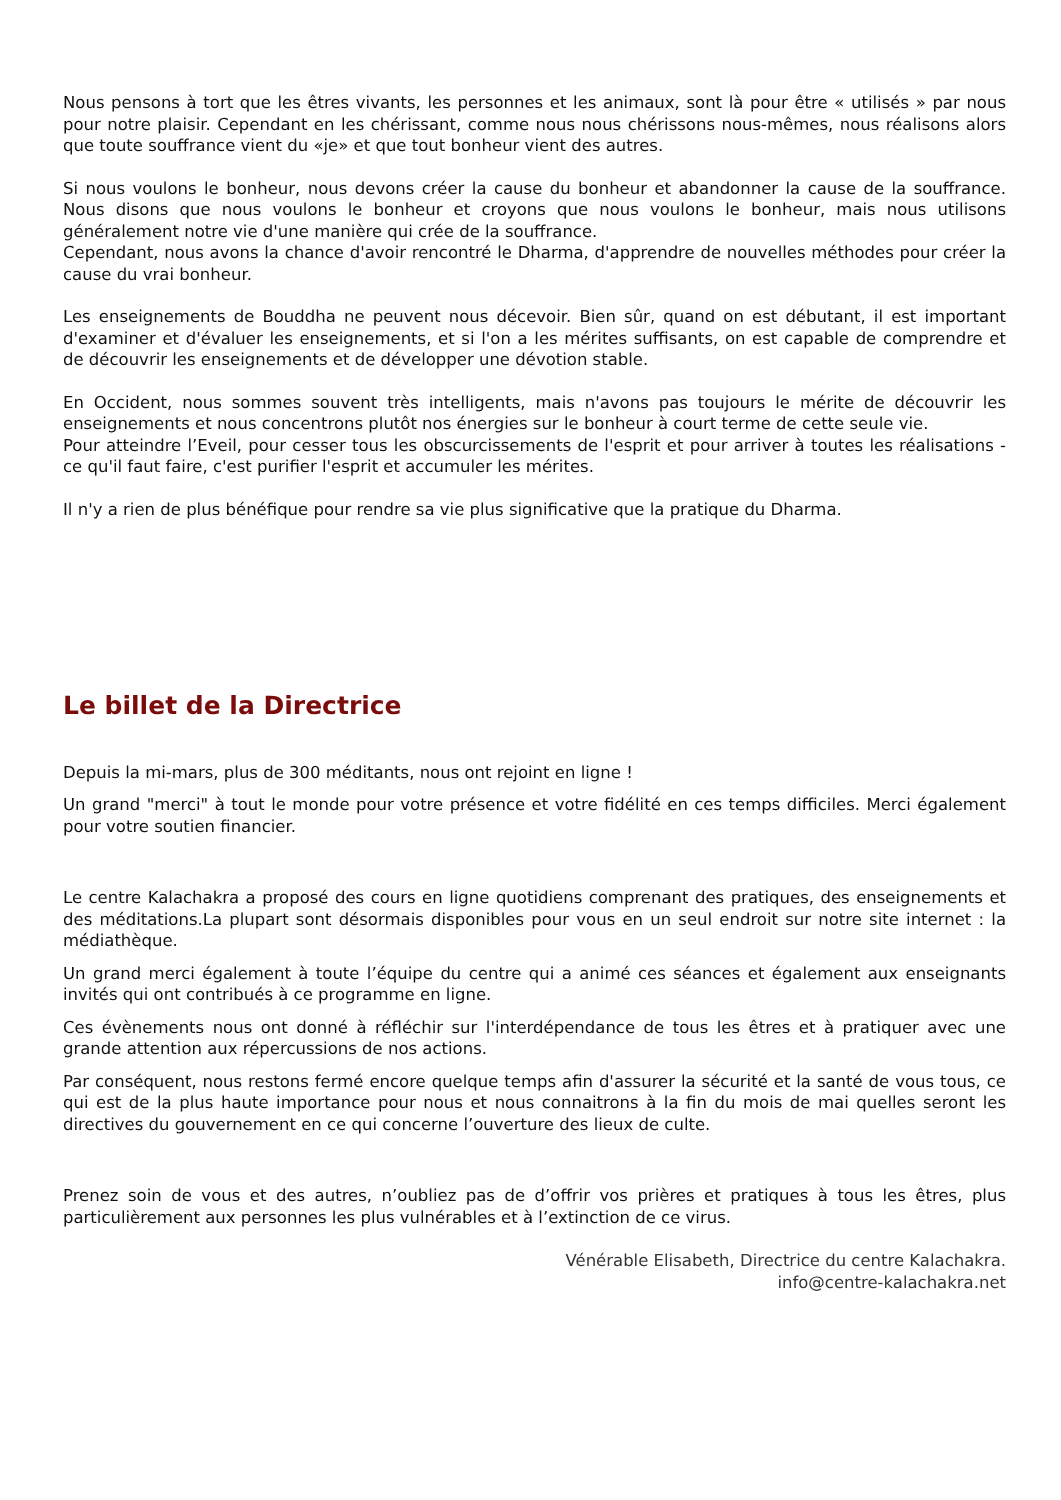Nous pensons à tort que les êtres vivants, les personnes et les animaux, sont là pour être « utilisés » par nous pour notre plaisir. Cependant en les chérissant, comme nous nous chérissons nous-mêmes, nous réalisons alors que toute souffrance vient du «je» et que tout bonheur vient des autres.
Si nous voulons le bonheur, nous devons créer la cause du bonheur et abandonner la cause de la souffrance. Nous disons que nous voulons le bonheur et croyons que nous voulons le bonheur, mais nous utilisons généralement notre vie d'une manière qui crée de la souffrance.
Cependant, nous avons la chance d'avoir rencontré le Dharma, d'apprendre de nouvelles méthodes pour créer la cause du vrai bonheur.
Les enseignements de Bouddha ne peuvent nous décevoir. Bien sûr, quand on est débutant, il est important d'examiner et d'évaluer les enseignements, et si l'on a les mérites suffisants, on est capable de comprendre et de découvrir les enseignements et de développer une dévotion stable.
En Occident, nous sommes souvent très intelligents, mais n'avons pas toujours le mérite de découvrir les enseignements et nous concentrons plutôt nos énergies sur le bonheur à court terme de cette seule vie.
Pour atteindre l’Eveil, pour cesser tous les obscurcissements de l'esprit et pour arriver à toutes les réalisations - ce qu'il faut faire, c'est purifier l'esprit et accumuler les mérites.
Il n'y a rien de plus bénéfique pour rendre sa vie plus significative que la pratique du Dharma.
Le billet de la Directrice
Depuis la mi-mars, plus de 300 méditants, nous ont rejoint en ligne !
Un grand "merci" à tout le monde pour votre présence et votre fidélité en ces temps difficiles. Merci également pour votre soutien financier.
Le centre Kalachakra a proposé des cours en ligne quotidiens comprenant des pratiques, des enseignements et des méditations.La plupart sont désormais disponibles pour vous en un seul endroit sur notre site internet : la médiathèque.
Un grand merci également à toute l’équipe du centre qui a animé ces séances et également aux enseignants invités qui ont contribués à ce programme en ligne.
Ces évènements nous ont donné à réfléchir sur l'interdépendance de tous les êtres et à pratiquer avec une grande attention aux répercussions de nos actions.
Par conséquent, nous restons fermé encore quelque temps afin d'assurer la sécurité et la santé de vous tous, ce qui est de la plus haute importance pour nous et nous connaitrons à la fin du mois de mai quelles seront les directives du gouvernement en ce qui concerne l’ouverture des lieux de culte.
Prenez soin de vous et des autres, n’oubliez pas de d’offrir vos prières et pratiques à tous les êtres, plus particulièrement aux personnes les plus vulnérables et à l’extinction de ce virus.
Vénérable Elisabeth, Directrice du centre Kalachakra.
info@centre-kalachakra.net